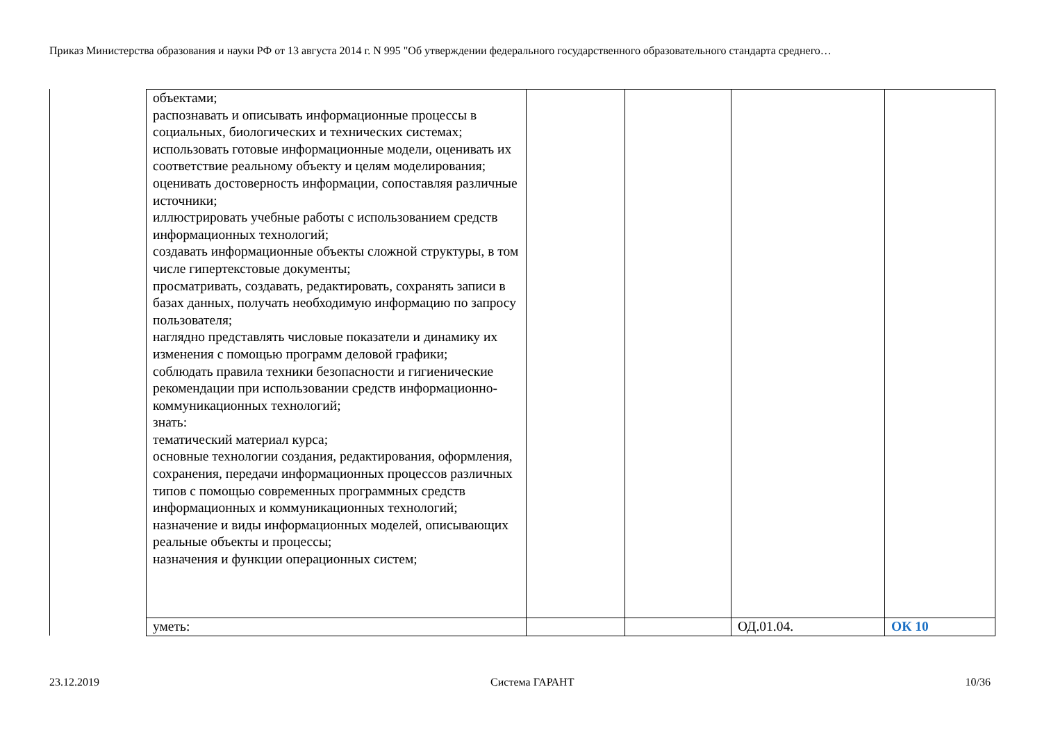Приказ Министерства образования и науки РФ от 13 августа 2014 г. N 995 "Об утверждении федерального государственного образовательного стандарта среднего…
| объектами; распознавать и описывать информационные процессы в социальных, биологических и технических системах; использовать готовые информационные модели, оценивать их соответствие реальному объекту и целям моделирования; оценивать достоверность информации, сопоставляя различные источники; иллюстрировать учебные работы с использованием средств информационных технологий; создавать информационные объекты сложной структуры, в том числе гипертекстовые документы; просматривать, создавать, редактировать, сохранять записи в базах данных, получать необходимую информацию по запросу пользователя; наглядно представлять числовые показатели и динамику их изменения с помощью программ деловой графики; соблюдать правила техники безопасности и гигиенические рекомендации при использовании средств информационно-коммуникационных технологий; знать: тематический материал курса; основные технологии создания, редактирования, оформления, сохранения, передачи информационных процессов различных типов с помощью современных программных средств информационных и коммуникационных технологий; назначение и виды информационных моделей, описывающих реальные объекты и процессы; назначения и функции операционных систем; | | | | |
| уметь: | | | ОД.01.04. | ОК 10 |
23.12.2019 Система ГАРАНТ 10/36